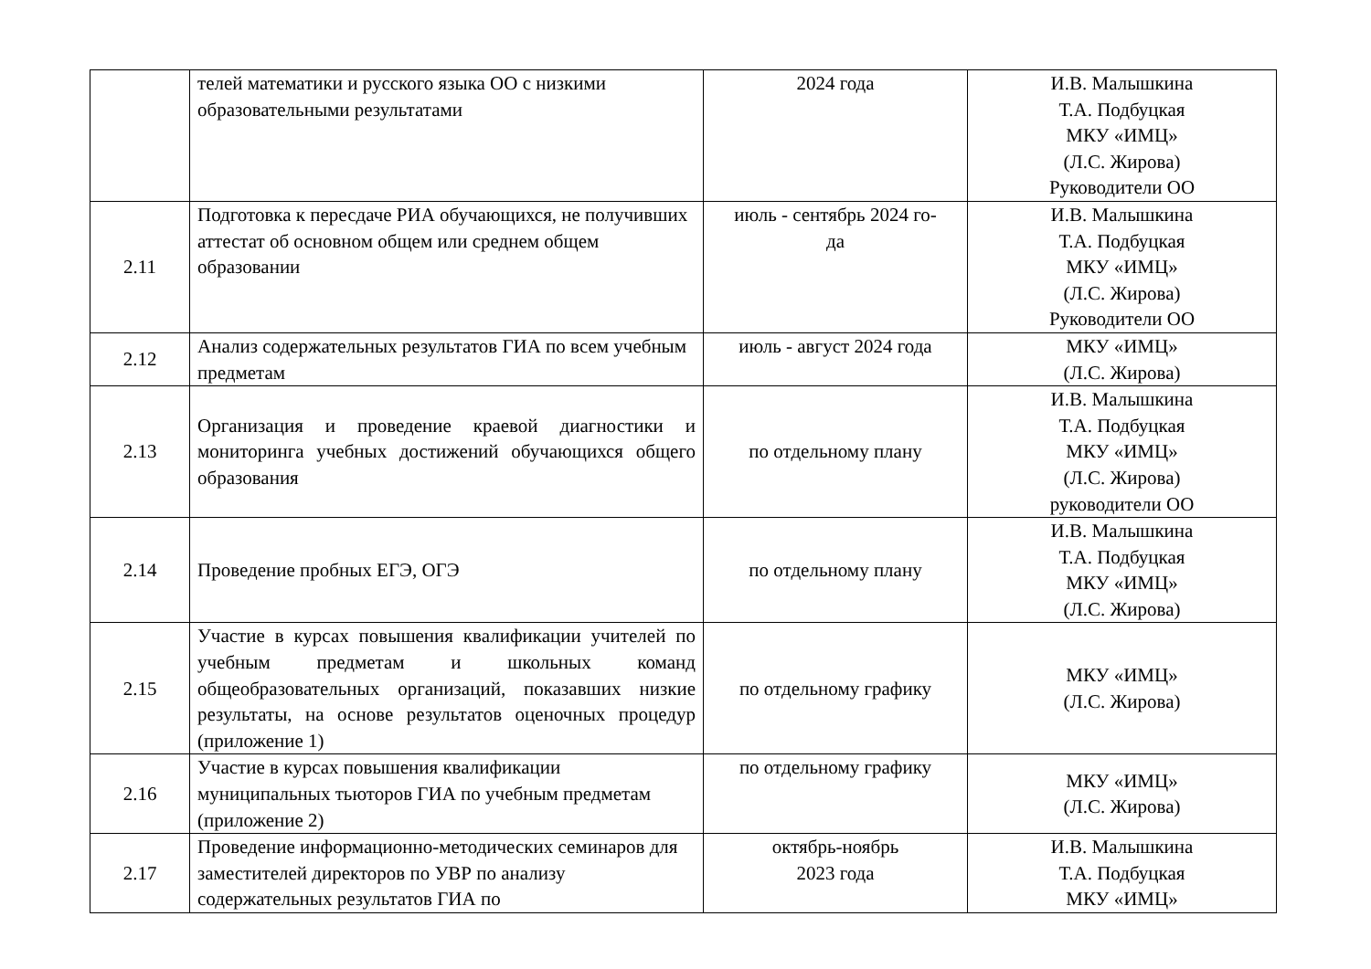| | телей математики и русского языка ОО с низкими образовательными результатами | 2024 года | И.В. Малышкина Т.А. Подбуцкая МКУ «ИМЦ» (Л.С. Жирова) Руководители ОО |
| 2.11 | Подготовка к пересдаче РИА обучающихся, не получивших аттестат об основном общем или среднем общем образовании | июль - сентябрь 2024 го- да | И.В. Малышкина Т.А. Подбуцкая МКУ «ИМЦ» (Л.С. Жирова) Руководители ОО |
| 2.12 | Анализ содержательных результатов ГИА по всем учебным предметам | июль - август 2024 года | МКУ «ИМЦ» (Л.С. Жирова) |
| 2.13 | Организация и проведение краевой диагностики и мониторинга учебных достижений обучающихся общего образования | по отдельному плану | И.В. Малышкина Т.А. Подбуцкая МКУ «ИМЦ» (Л.С. Жирова) руководители ОО |
| 2.14 | Проведение пробных ЕГЭ, ОГЭ | по отдельному плану | И.В. Малышкина Т.А. Подбуцкая МКУ «ИМЦ» (Л.С. Жирова) |
| 2.15 | Участие в курсах повышения квалификации учителей по учебным предметам и школьных команд общеобразовательных организаций, показавших низкие результаты, на основе результатов оценочных процедур (приложение 1) | по отдельному графику | МКУ «ИМЦ» (Л.С. Жирова) |
| 2.16 | Участие в курсах повышения квалификации муниципальных тьюторов ГИА по учебным предметам (приложение 2) | по отдельному графику | МКУ «ИМЦ» (Л.С. Жирова) |
| 2.17 | Проведение информационно-методических семинаров для заместителей директоров по УВР по анализу содержательных результатов ГИА по | октябрь-ноябрь 2023 года | И.В. Малышкина Т.А. Подбуцкая МКУ «ИМЦ» |